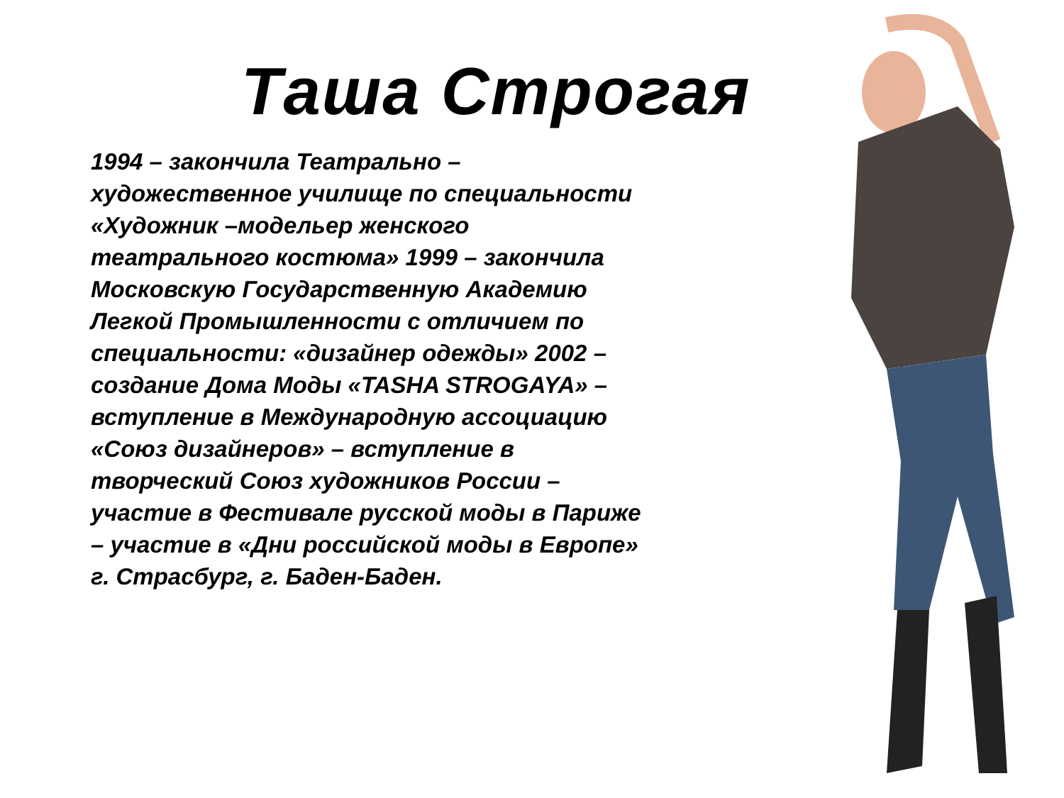Таша Строгая
1994 – закончила Театрально – художественное училище по специальности «Художник –модельер женского театрального костюма» 1999 – закончила Московскую Государственную Академию Легкой Промышленности с отличием по специальности: «дизайнер одежды» 2002 – создание Дома Моды «TASHA STROGAYA» – вступление в Международную ассоциацию «Союз дизайнеров» – вступление в творческий Союз художников России – участие в Фестивале русской моды в Париже – участие в «Дни российской моды в Европе» г. Страсбург, г. Баден-Баден.